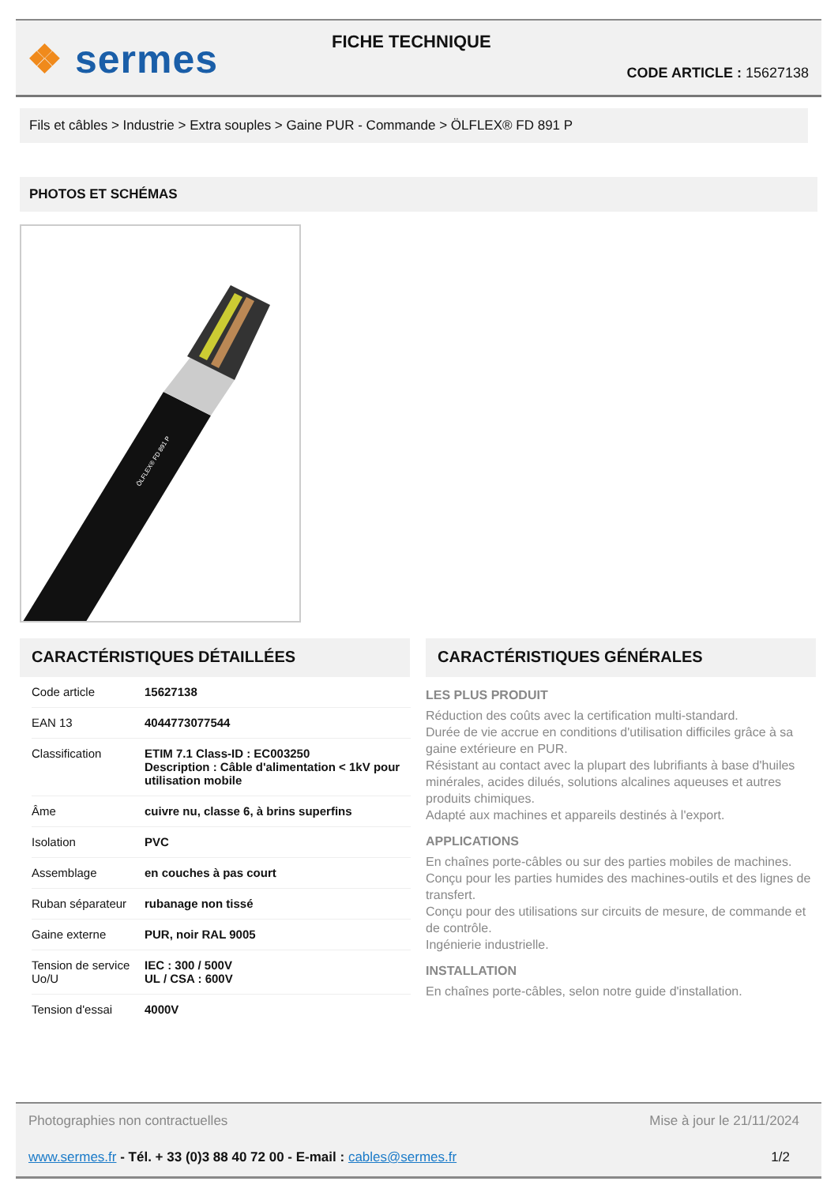❖ sermes FICHE TECHNIQUE
CODE ARTICLE : 15627138
Fils et câbles > Industrie > Extra souples > Gaine PUR - Commande > ÖLFLEX® FD 891 P
PHOTOS ET SCHÉMAS
ÖLFLEX® FD 891 P
CARACTÉRISTIQUES DÉTAILLÉES
| Code article | 15627138 |
| EAN 13 | 4044773077544 |
| Classification | ETIM 7.1 Class-ID : EC003250 Description : Câble d'alimentation < 1kV pour utilisation mobile |
| Âme | cuivre nu, classe 6, à brins superfins |
| Isolation | PVC |
| Assemblage | en couches à pas court |
| Ruban séparateur | rubanage non tissé |
| Gaine externe | PUR, noir RAL 9005 |
| Tension de service Uo/U | IEC : 300 / 500V UL / CSA : 600V |
| Tension d'essai | 4000V |
CARACTÉRISTIQUES GÉNÉRALES
LES PLUS PRODUIT
Réduction des coûts avec la certification multi-standard.
Durée de vie accrue en conditions d'utilisation difficiles grâce à sa gaine extérieure en PUR.
Résistant au contact avec la plupart des lubrifiants à base d'huiles minérales, acides dilués, solutions alcalines aqueuses et autres produits chimiques.
Adapté aux machines et appareils destinés à l'export.
APPLICATIONS
En chaînes porte-câbles ou sur des parties mobiles de machines.
Conçu pour les parties humides des machines-outils et des lignes de transfert.
Conçu pour des utilisations sur circuits de mesure, de commande et de contrôle.
Ingénierie industrielle.
INSTALLATION
En chaînes porte-câbles, selon notre guide d'installation.
Photographies non contractuelles Mise à jour le 21/11/2024
www.sermes.fr - Tél. + 33 (0)3 88 40 72 00 - E-mail : cables@sermes.fr 1/2